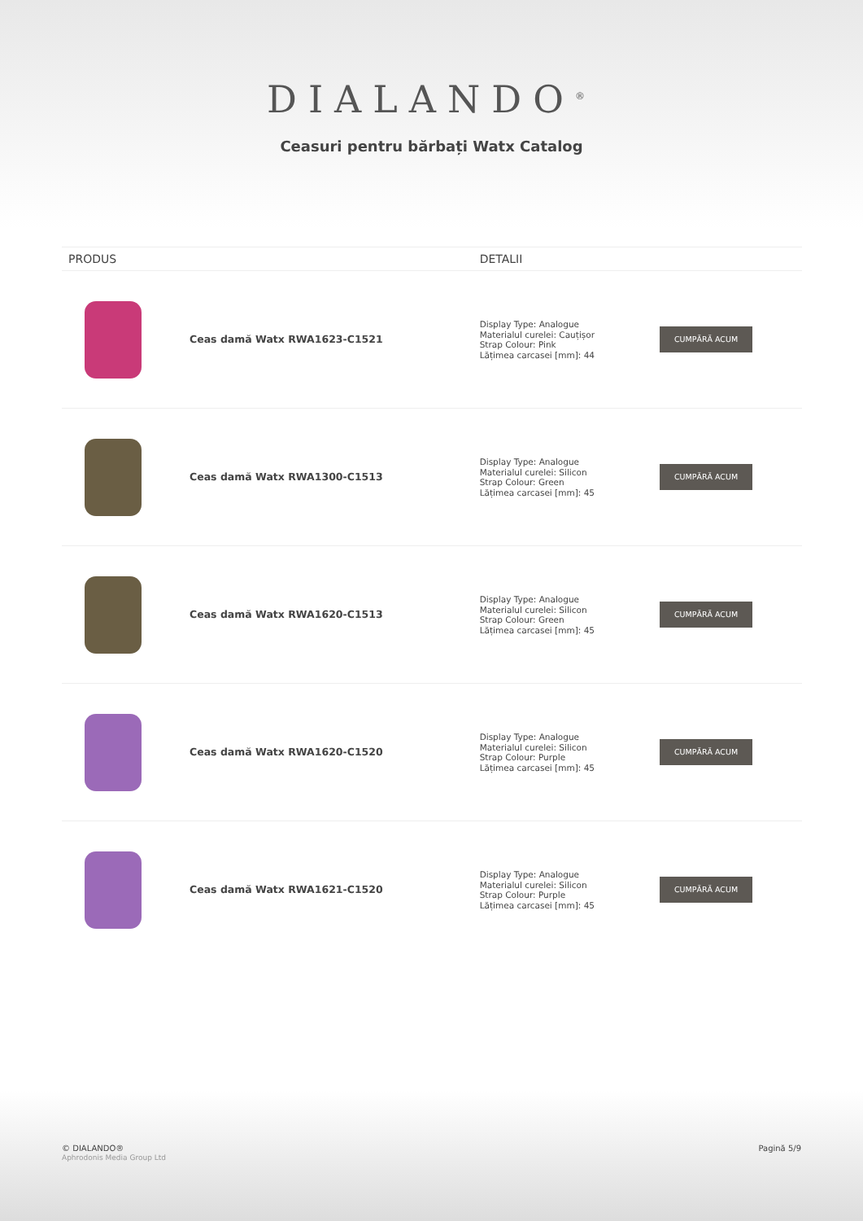DIALANDO<sup>®</sup>
Ceasuri pentru bărbați Watx Catalog
| PRODUS | | DETALII | |
| --- | --- | --- | --- |
| | Ceas damă Watx RWA1623-C1521 | Display Type: Analogue Materialul curelei: Cauțișor Strap Colour: Pink Lățimea carcasei [mm]: 44 | CUMPĂRĂ ACUM |
| | Ceas damă Watx RWA1300-C1513 | Display Type: Analogue Materialul curelei: Silicon Strap Colour: Green Lățimea carcasei [mm]: 45 | CUMPĂRĂ ACUM |
| | Ceas damă Watx RWA1620-C1513 | Display Type: Analogue Materialul curelei: Silicon Strap Colour: Green Lățimea carcasei [mm]: 45 | CUMPĂRĂ ACUM |
| | Ceas damă Watx RWA1620-C1520 | Display Type: Analogue Materialul curelei: Silicon Strap Colour: Purple Lățimea carcasei [mm]: 45 | CUMPĂRĂ ACUM |
| | Ceas damă Watx RWA1621-C1520 | Display Type: Analogue Materialul curelei: Silicon Strap Colour: Purple Lățimea carcasei [mm]: 45 | CUMPĂRĂ ACUM |
© DIALANDO®
Aphrodonis Media Group Ltd
Pagină 5/9